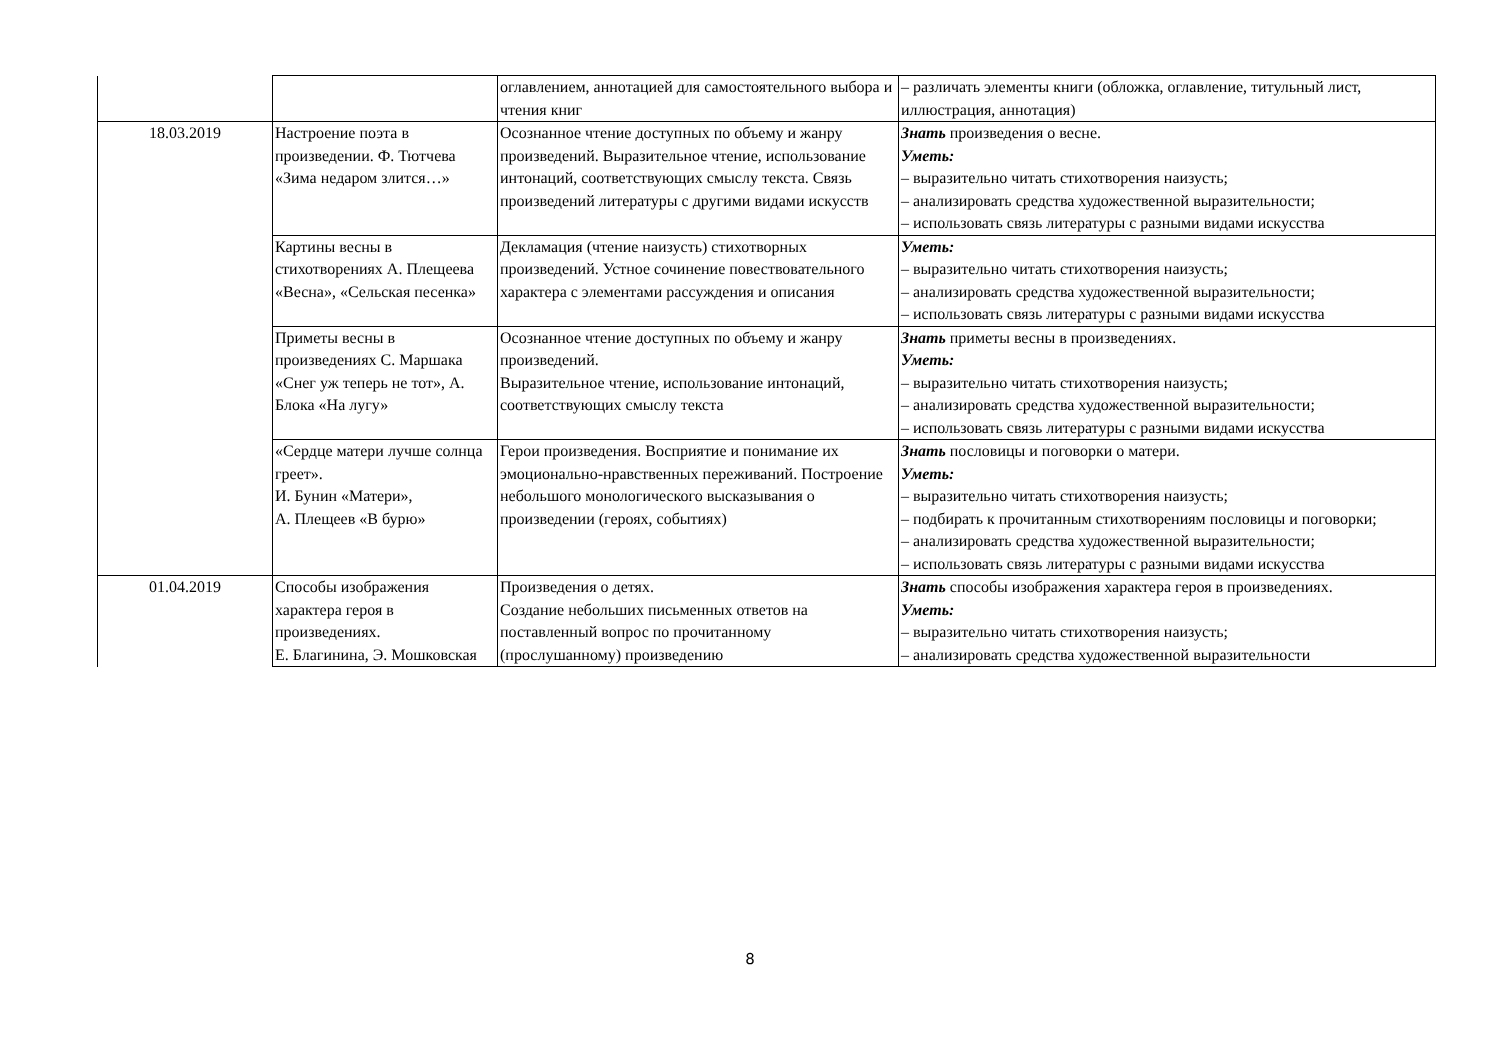| | | оглавлением, аннотацией для самостоятельного выбора и чтения книг | – различать элементы книги (обложка, оглавление, титульный лист, иллюстрация, аннотация) |
| 18.03.2019 | Настроение поэта в произведении. Ф. Тютчева «Зима недаром злится…» | Осознанное чтение доступных по объему и жанру произведений. Выразительное чтение, использование интонаций, соответствующих смыслу текста. Связь произведений литературы с другими видами искусств | Знать произведения о весне. Уметь: – выразительно читать стихотворения наизусть; – анализировать средства художественной выразительности; – использовать связь литературы с разными видами искусства |
| | Картины весны в стихотворениях А. Плещеева «Весна», «Сельская песенка» | Декламация (чтение наизусть) стихотворных произведений. Устное сочинение повествовательного характера с элементами рассуждения и описания | Уметь: – выразительно читать стихотворения наизусть; – анализировать средства художественной выразительности; – использовать связь литературы с разными видами искусства |
| | Приметы весны в произведениях С. Маршака «Снег уж теперь не тот», А. Блока «На лугу» | Осознанное чтение доступных по объему и жанру произведений. Выразительное чтение, использование интонаций, соответствующих смыслу текста | Знать приметы весны в произведениях. Уметь: – выразительно читать стихотворения наизусть; – анализировать средства художественной выразительности; – использовать связь литературы с разными видами искусства |
| | «Сердце матери лучше солнца греет». И. Бунин «Матери», А. Плещеев «В бурю» | Герои произведения. Восприятие и понимание их эмоционально-нравственных переживаний. Построение небольшого монологического высказывания о произведении (героях, событиях) | Знать пословицы и поговорки о матери. Уметь: – выразительно читать стихотворения наизусть; – подбирать к прочитанным стихотворениям пословицы и поговорки; – анализировать средства художественной выразительности; – использовать связь литературы с разными видами искусства |
| 01.04.2019 | Способы изображения характера героя в произведениях. Е. Благинина, Э. Мошковская | Произведения о детях. Создание небольших письменных ответов на поставленный вопрос по прочитанному (прослушанному) произведению | Знать способы изображения характера героя в произведениях. Уметь: – выразительно читать стихотворения наизусть; – анализировать средства художественной выразительности |
8